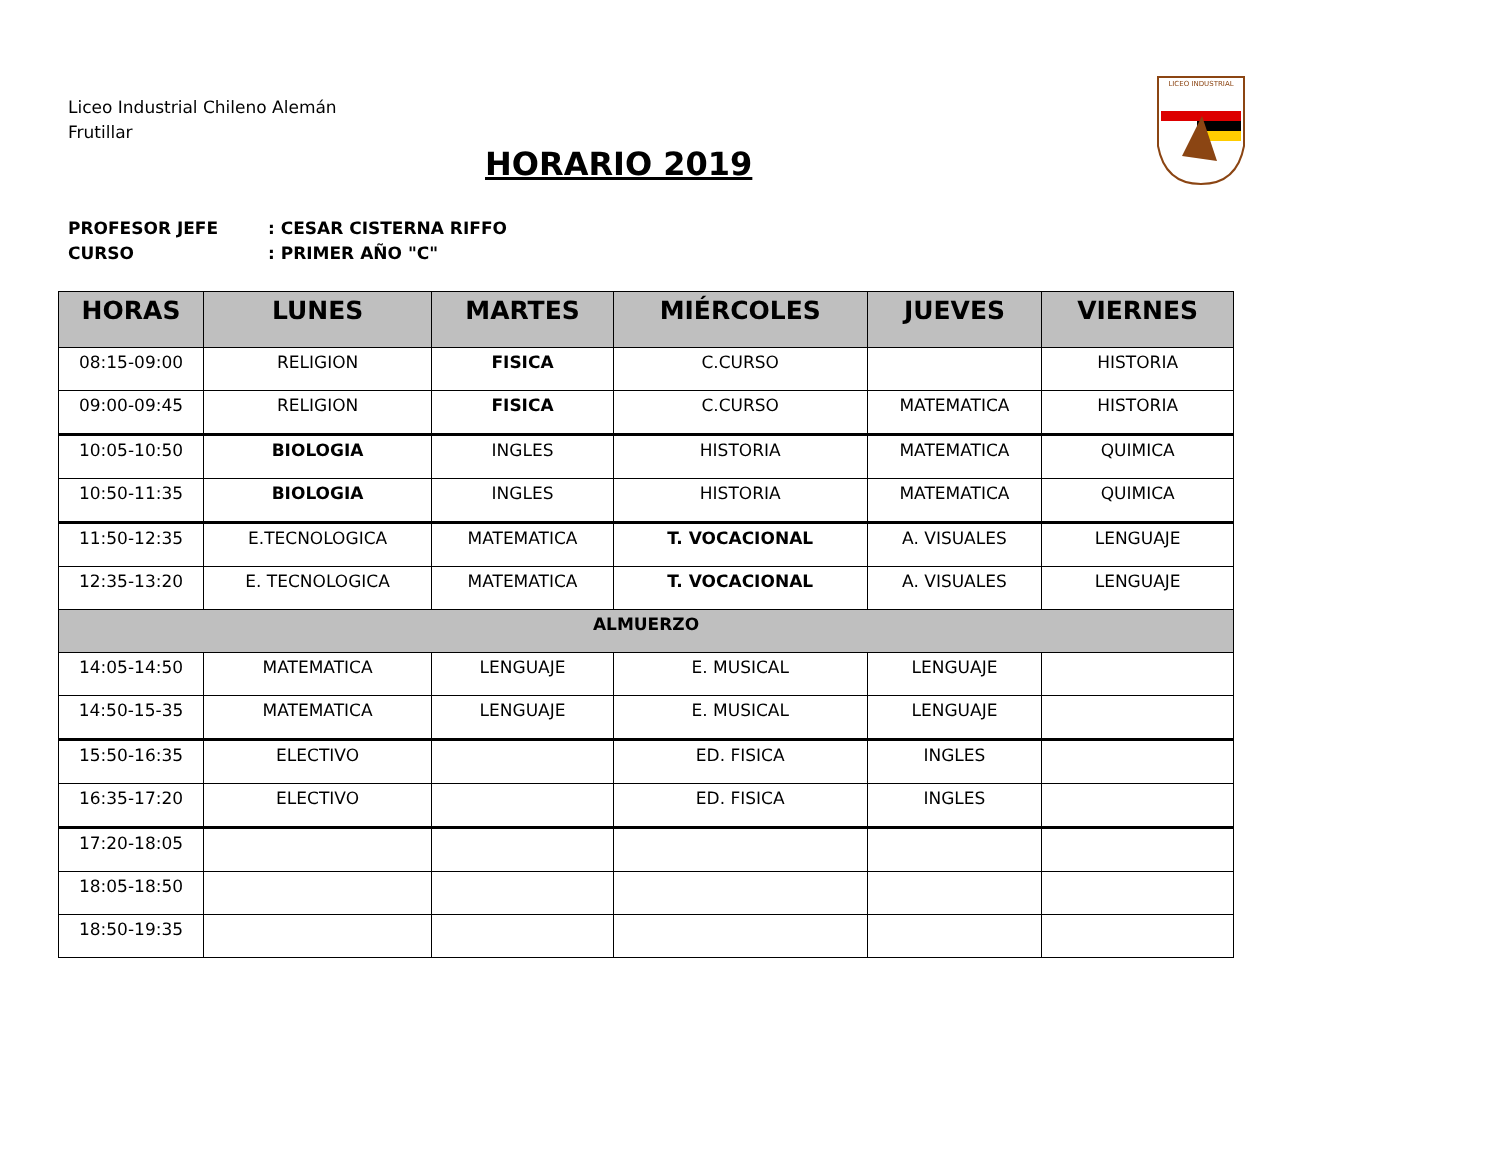Liceo Industrial Chileno Alemán
Frutillar
LICEO INDUSTRIAL
HORARIO 2019
PROFESOR JEFE: CESAR CISTERNA RIFFO
CURSO: PRIMER AÑO "C"
| HORAS | LUNES | MARTES | MIÉRCOLES | JUEVES | VIERNES |
| --- | --- | --- | --- | --- | --- |
| 08:15-09:00 | RELIGION | FISICA | C.CURSO | | HISTORIA |
| 09:00-09:45 | RELIGION | FISICA | C.CURSO | MATEMATICA | HISTORIA |
| 10:05-10:50 | BIOLOGIA | INGLES | HISTORIA | MATEMATICA | QUIMICA |
| 10:50-11:35 | BIOLOGIA | INGLES | HISTORIA | MATEMATICA | QUIMICA |
| 11:50-12:35 | E.TECNOLOGICA | MATEMATICA | T. VOCACIONAL | A. VISUALES | LENGUAJE |
| 12:35-13:20 | E. TECNOLOGICA | MATEMATICA | T. VOCACIONAL | A. VISUALES | LENGUAJE |
| ALMUERZO | | | | | |
| 14:05-14:50 | MATEMATICA | LENGUAJE | E. MUSICAL | LENGUAJE | |
| 14:50-15-35 | MATEMATICA | LENGUAJE | E. MUSICAL | LENGUAJE | |
| 15:50-16:35 | ELECTIVO | | ED. FISICA | INGLES | |
| 16:35-17:20 | ELECTIVO | | ED. FISICA | INGLES | |
| 17:20-18:05 | | | | | |
| 18:05-18:50 | | | | | |
| 18:50-19:35 | | | | | |